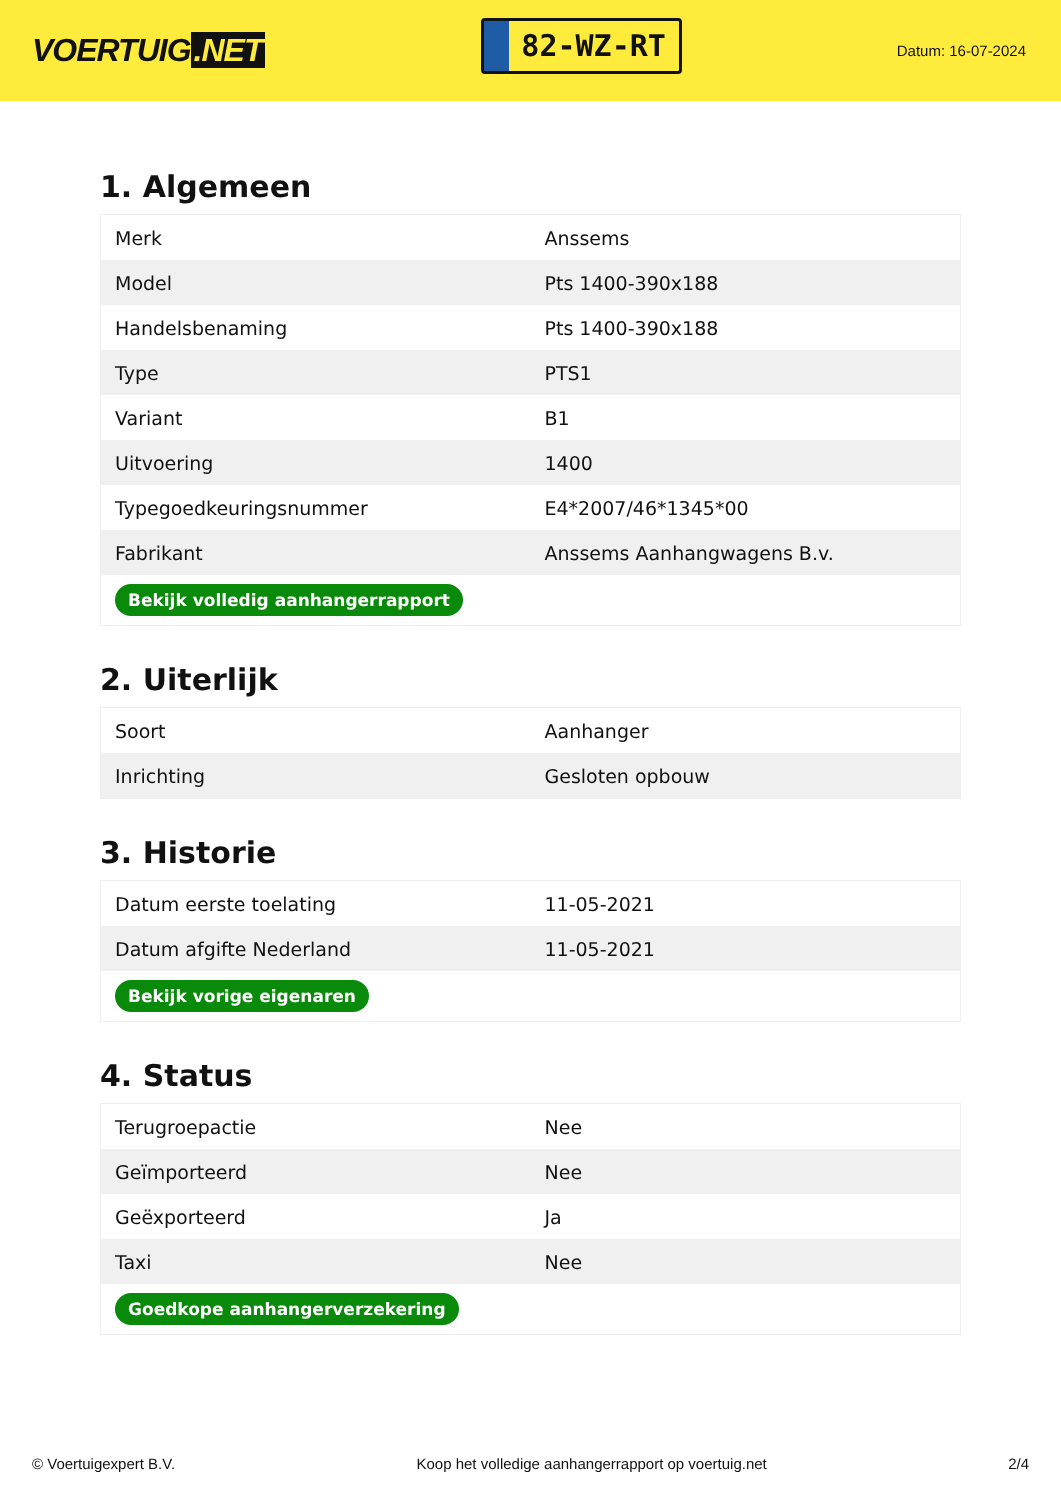VOERTUIG.NET
82-WZ-RT
Datum: 16-07-2024
1. Algemeen
| Merk | Anssems |
| Model | Pts 1400-390x188 |
| Handelsbenaming | Pts 1400-390x188 |
| Type | PTS1 |
| Variant | B1 |
| Uitvoering | 1400 |
| Typegoedkeuringsnummer | E4*2007/46*1345*00 |
| Fabrikant | Anssems Aanhangwagens B.v. |
| Bekijk volledig aanhangerrapport | |
2. Uiterlijk
| Soort | Aanhanger |
| Inrichting | Gesloten opbouw |
3. Historie
| Datum eerste toelating | 11-05-2021 |
| Datum afgifte Nederland | 11-05-2021 |
| Bekijk vorige eigenaren | |
4. Status
| Terugroepactie | Nee |
| Geïmporteerd | Nee |
| Geëxporteerd | Ja |
| Taxi | Nee |
| Goedkope aanhangerverzekering | |
© Voertuigexpert B.V. Koop het volledige aanhangerrapport op voertuig.net 2/4